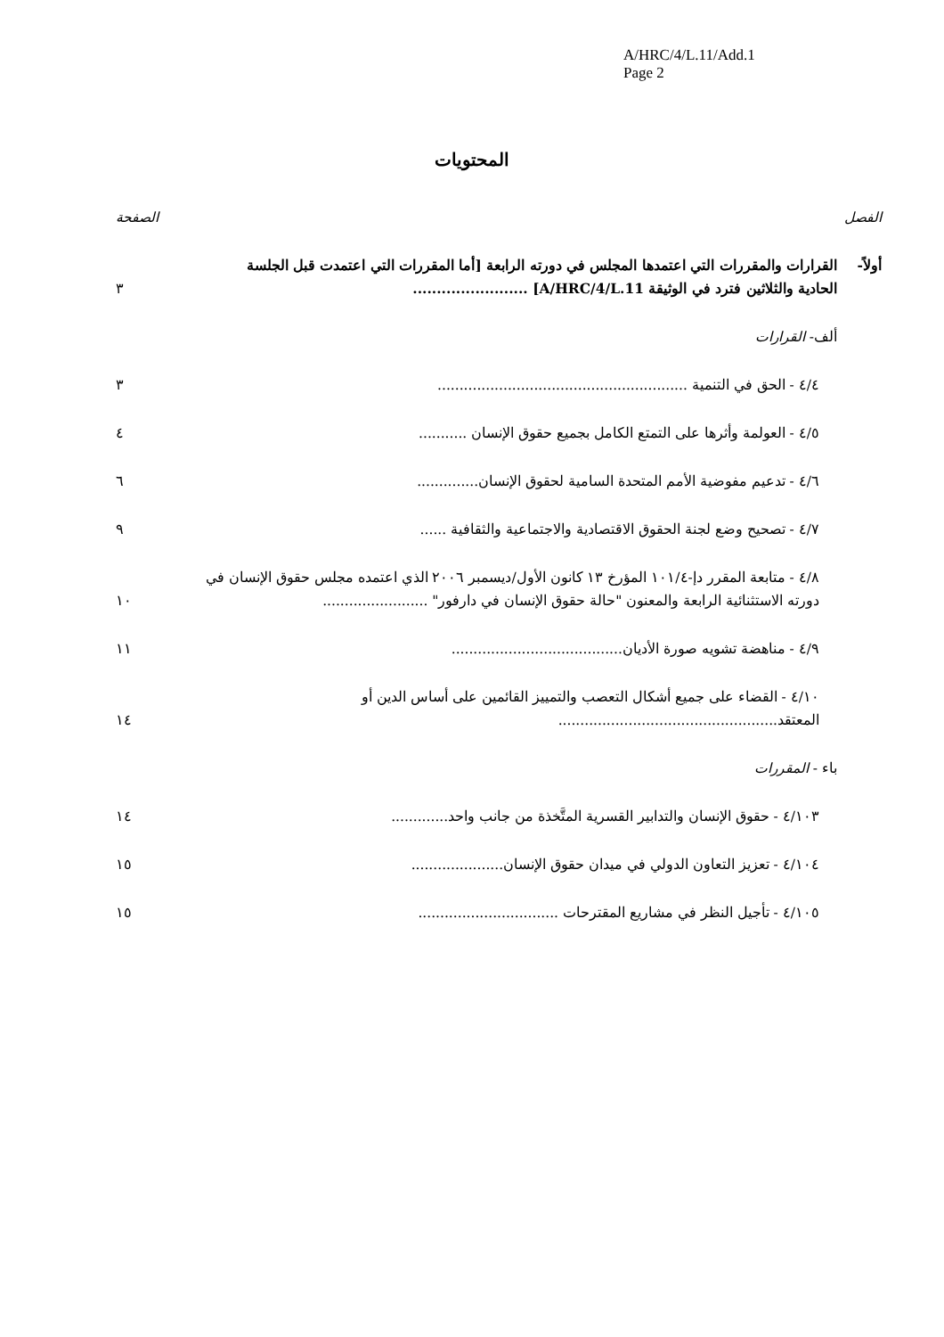A/HRC/4/L.11/Add.1
Page 2
المحتويات
الفصل الصفحة
أولاً- القرارات والمقررات التي اعتمدها المجلس في دورته الرابعة [أما المقررات التي اعتمدت قبل الجلسة الحادية والثلاثين فترد في الوثيقة A/HRC/4/L.11] ........................
٣
ألف- القرارات
٤/٤ - الحق في التنمية .........................................................
٣
٤/٥ - العولمة وأثرها على التمتع الكامل بجميع حقوق الإنسان ...........
٤
٤/٦ - تدعيم مفوضية الأمم المتحدة السامية لحقوق الإنسان..............
٦
٤/٧ - تصحيح وضع لجنة الحقوق الاقتصادية والاجتماعية والثقافية ......
٩
٤/٨ - متابعة المقرر دإ-١٠١/٤ المؤرخ ١٣ كانون الأول/ديسمبر ٢٠٠٦ الذي اعتمده مجلس حقوق الإنسان في دورته الاستثنائية الرابعة والمعنون "حالة حقوق الإنسان في دارفور" ........................
١٠
٤/٩ - مناهضة تشويه صورة الأديان.......................................
١١
٤/١٠ - القضاء على جميع أشكال التعصب والتمييز القائمين على أساس الدين أو المعتقد..................................................
١٤
باء - المقررات
٤/١٠٣ - حقوق الإنسان والتدابير القسرية المتَّخذة من جانب واحد.............
١٤
٤/١٠٤ - تعزيز التعاون الدولي في ميدان حقوق الإنسان.....................
١٥
٤/١٠٥ - تأجيل النظر في مشاريع المقترحات ................................
١٥